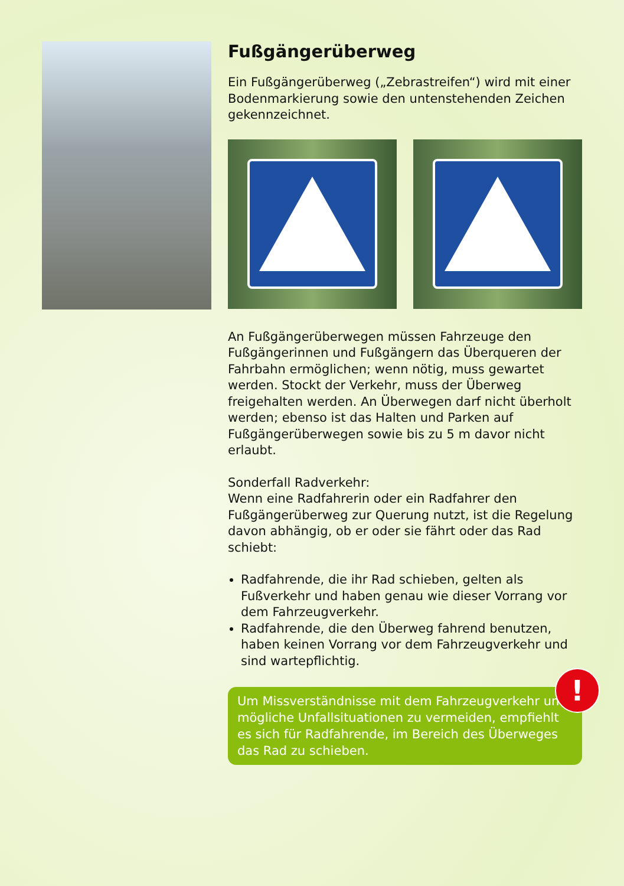Fußgängerüberweg
Ein Fußgängerüberweg („Zebrastreifen“) wird mit einer Bodenmarkierung sowie den untenstehenden Zeichen gekennzeichnet.
An Fußgängerüberwegen müssen Fahrzeuge den Fußgängerinnen und Fußgängern das Überqueren der Fahrbahn ermöglichen; wenn nötig, muss gewartet werden. Stockt der Verkehr, muss der Überweg freigehalten werden. An Überwegen darf nicht überholt werden; ebenso ist das Halten und Parken auf Fußgängerüberwegen sowie bis zu 5 m davor nicht erlaubt.
Sonderfall Radverkehr:
Wenn eine Radfahrerin oder ein Radfahrer den Fußgängerüberweg zur Querung nutzt, ist die Regelung davon abhängig, ob er oder sie fährt oder das Rad schiebt:
Radfahrende, die ihr Rad schieben, gelten als Fußverkehr und haben genau wie dieser Vorrang vor dem Fahrzeugverkehr.
Radfahrende, die den Überweg fahrend benutzen, haben keinen Vorrang vor dem Fahrzeugverkehr und sind wartepflichtig.
!
Um Missverständnisse mit dem Fahrzeugverkehr und mögliche Unfallsituationen zu vermeiden, empfiehlt es sich für Radfahrende, im Bereich des Überweges das Rad zu schieben.